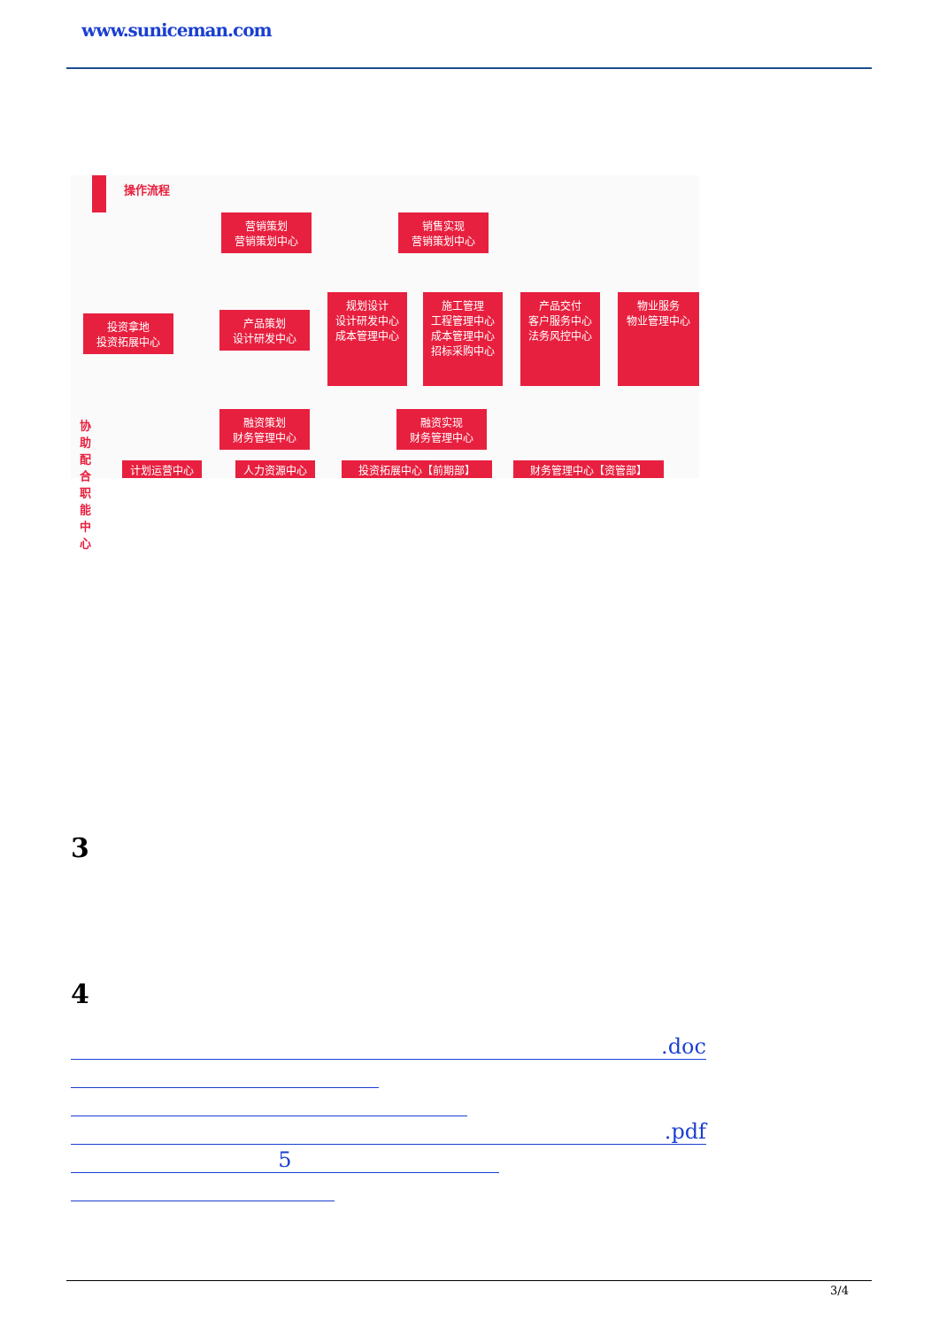www.suniceman.com
操作流程
营销策划
营销策划中心
销售实现
营销策划中心
投资拿地
投资拓展中心
产品策划
设计研发中心
规划设计
设计研发中心
成本管理中心
施工管理
工程管理中心
成本管理中心
招标采购中心
产品交付
客户服务中心
法务风控中心
物业服务
物业管理中心
融资策划
财务管理中心
融资实现
财务管理中心
协助配合职能中心
计划运营中心 人力资源中心 投资拓展中心【前期部】 财务管理中心【资管部】
3
4
.doc
.pdf
5
3/4